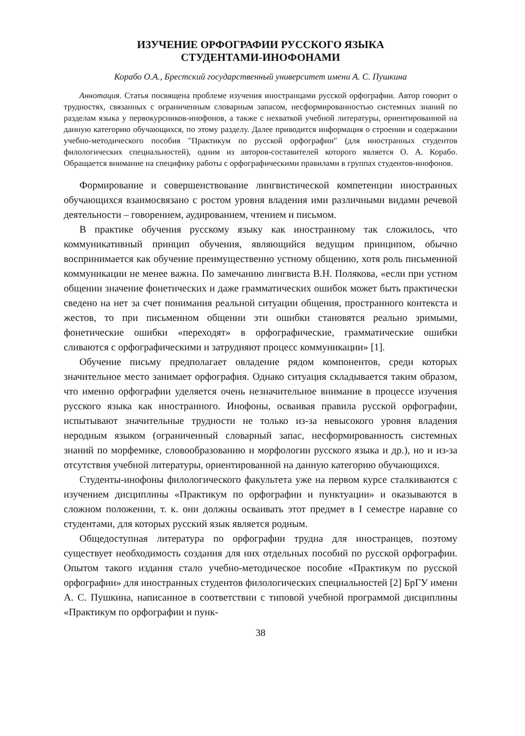ИЗУЧЕНИЕ ОРФОГРАФИИ РУССКОГО ЯЗЫКА
СТУДЕНТАМИ-ИНОФОНАМИ
Корабо О.А., Брестский государственный университет имени А. С. Пушкина
Аннотация. Статья посвящена проблеме изучения иностранцами русской орфографии. Автор говорит о трудностях, связанных с ограниченным словарным запасом, несформированностью системных знаний по разделам языка у первокурсников-инофонов, а также с нехваткой учебной литературы, ориентированной на данную категорию обучающихся, по этому разделу. Далее приводится информация о строении и содержании учебно-методического пособия "Практикум по русской орфографии" (для иностранных студентов филологических специальностей), одним из авторов-составителей которого является О. А. Корабо. Обращается внимание на специфику работы с орфографическими правилами в группах студентов-инофонов.
Формирование и совершенствование лингвистической компетенции иностранных обучающихся взаимосвязано с ростом уровня владения ими различными видами речевой деятельности – говорением, аудированием, чтением и письмом.
В практике обучения русскому языку как иностранному так сложилось, что коммуникативный принцип обучения, являющийся ведущим принципом, обычно воспринимается как обучение преимущественно устному общению, хотя роль письменной коммуникации не менее важна. По замечанию лингвиста В.Н. Полякова, «если при устном общении значение фонетических и даже грамматических ошибок может быть практически сведено на нет за счет понимания реальной ситуации общения, пространного контекста и жестов, то при письменном общении эти ошибки становятся реально зримыми, фонетические ошибки «переходят» в орфографические, грамматические ошибки сливаются с орфографическими и затрудняют процесс коммуникации» [1].
Обучение письму предполагает овладение рядом компонентов, среди которых значительное место занимает орфография. Однако ситуация складывается таким образом, что именно орфографии уделяется очень незначительное внимание в процессе изучения русского языка как иностранного. Инофоны, осваивая правила русской орфографии, испытывают значительные трудности не только из-за невысокого уровня владения неродным языком (ограниченный словарный запас, несформированность системных знаний по морфемике, словообразованию и морфологии русского языка и др.), но и из-за отсутствия учебной литературы, ориентированной на данную категорию обучающихся.
Студенты-инофоны филологического факультета уже на первом курсе сталкиваются с изучением дисциплины «Практикум по орфографии и пунктуации» и оказываются в сложном положении, т. к. они должны осваивать этот предмет в I семестре наравне со студентами, для которых русский язык является родным.
Общедоступная литература по орфографии трудна для иностранцев, поэтому существует необходимость создания для них отдельных пособий по русской орфографии. Опытом такого издания стало учебно-методическое пособие «Практикум по русской орфографии» для иностранных студентов филологических специальностей [2] БрГУ имени А. С. Пушкина, написанное в соответствии с типовой учебной программой дисциплины «Практикум по орфографии и пунк-
38